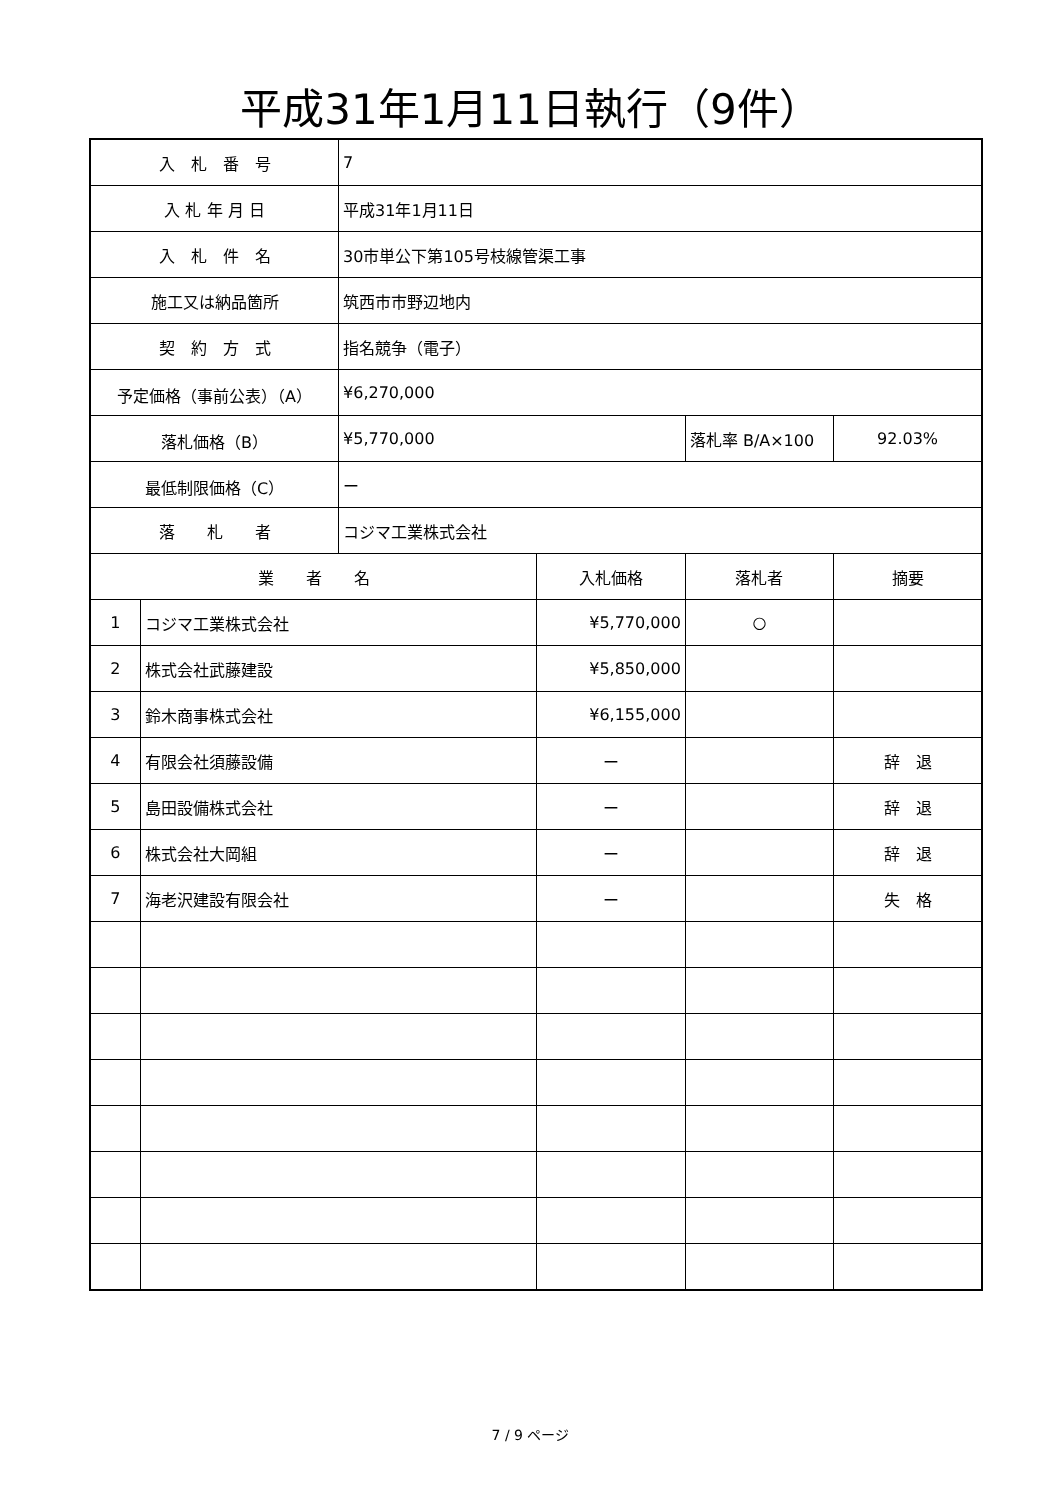平成31年1月11日執行（9件）
| 入 札 番 号 | | 7 | | | |
| 入 札 年 月 日 | | 平成31年1月11日 | | | |
| 入 札 件 名 | | 30市単公下第105号枝線管渠工事 | | | |
| 施工又は納品箇所 | | 筑西市市野辺地内 | | | |
| 契 約 方 式 | | 指名競争（電子） | | | |
| 予定価格（事前公表）（A） | | ¥6,270,000 | | | |
| 落札価格（B） | | ¥5,770,000 | | 落札率 B/A×100 | 92.03% |
| 最低制限価格（C） | | ー | | | |
| 落 札 者 | | コジマ工業株式会社 | | | |
| 業 者 名 | | | 入札価格 | 落札者 | 摘要 |
| 1 | コジマ工業株式会社 | | ¥5,770,000 | ○ | |
| 2 | 株式会社武藤建設 | | ¥5,850,000 | | |
| 3 | 鈴木商事株式会社 | | ¥6,155,000 | | |
| 4 | 有限会社須藤設備 | | ー | | 辞 退 |
| 5 | 島田設備株式会社 | | ー | | 辞 退 |
| 6 | 株式会社大岡組 | | ー | | 辞 退 |
| 7 | 海老沢建設有限会社 | | ー | | 失 格 |
7 / 9 ページ